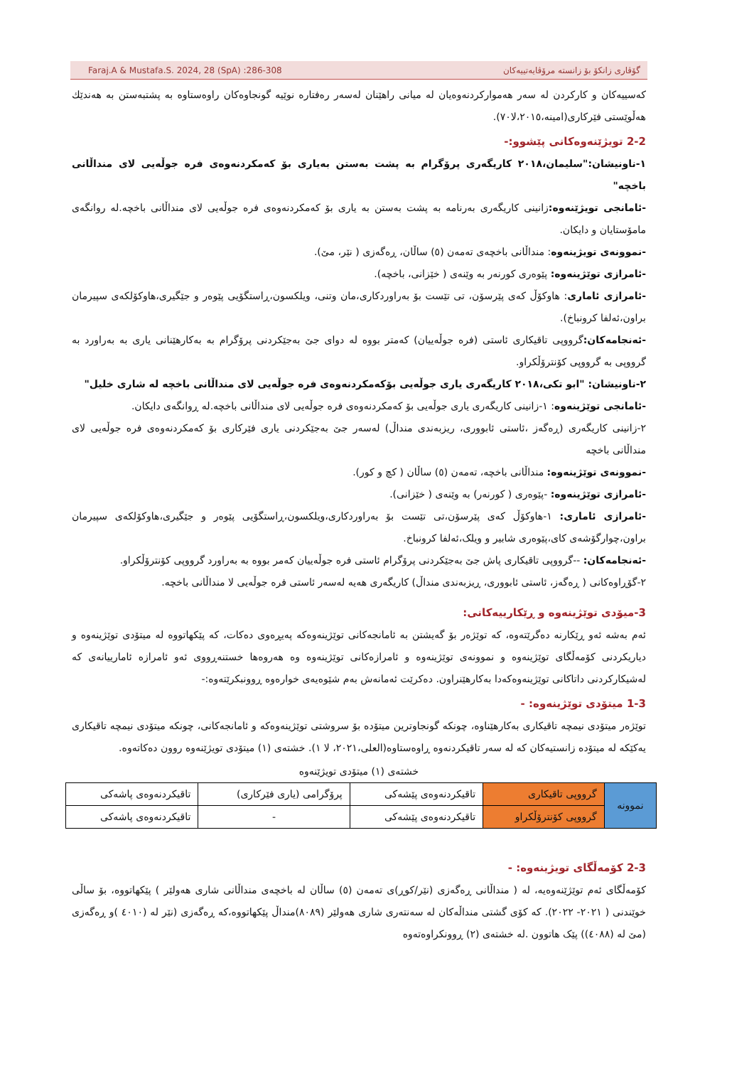Faraj.A & Mustafa.S. 2024, 28 (SpA) :286-308 گۆڤاری زانکۆ بۆ زانستە مرۆڤایەتییەکان
کەسییەکان و کارکردن لە سەر هەمواركردنەوەيان لە میانی راهێنان لەسەر رەفتارە نوێیە گونجاوەکان راوەستاوە بە پشتبەستن بە هەندێك هەڵوێستی فێرکاری(امینە،٢٠١٥،لا٧٠).
2-2 تویژێنەوەکانی پێشوو:-
١-ناونیشان:"سلیمان،٢٠١٨ کاریگەری پرۆگرام بە پشت بەستن بەیاری بۆ کەمکردنەوەی فرە جوڵەیی لای منداڵانی باخچە"
-ئامانجی تویژێنەوە: زانینی کاریگەری بەرنامە بە پشت بەستن بە یاری بۆ کەمکردنەوەی فرە جوڵەیی لای منداڵانی باخچە.لە روانگەی مامۆستایان و دایکان.
-نموونەی تویژینەوە: منداڵانی باخچەی تەمەن (٥) ساڵان، ڕەگەزی ( نێر، مێ).
-ئامرازی توێژینەوە: پێوەری کورنەر بە وێنەی ( خێزانی، باخچە).
-ئامرازی ئاماری: هاوکۆڵ کەی پێرسۆن، تی تێست بۆ بەراوردکاری،مان وتنی، ویلکسون،ڕاستگۆیی پێوەر و جێگیری،هاوکۆلکەی سپیرمان براون،ئەلفا کرونباخ).
-ئەنجامەکان: گرووپی تاقیکاری ئاستی (فرە جوڵەییان) کەمتر بووە لە دوای جێ بەجێکردنی پرۆگرام بە بەکارهێنانی یاری بە بەراورد بە گرووپی بە گرووپی کۆنترۆڵکراو.
٢-ناونیشان: "ابو تکی،٢٠١٨ کاریگەری یاری جوڵەیی بۆکەمکردنەوەی فرە جوڵەیی لای منداڵانی باخچە لە شاری خلیل"
-ئامانجی توێژینەوە: ١-زانینی کاریگەری یاری جوڵەیی بۆ کەمکردنەوەی فرە جوڵەیی لای منداڵانی باخچە.لە ڕوانگەی دایکان.
٢-زانینی کاریگەری (ڕەگەز ،ئاستی ئابووری، ریزبەندی منداڵ) لەسەر جێ بەجێکردنی یاری فێرکاری بۆ کەمکردنەوەی فرە جوڵەیی لای منداڵانی باخچە
-نموونەی توێژینەوە: منداڵانی باخچە، تەمەن (٥) ساڵان ( کچ و کور).
-ئامرازی توێژینەوە: -پێوەری ( کورنەر) بە وێنەی ( خێزانی).
-ئامرازی ئاماری: ١-هاوکۆڵ کەی پێرسۆن،تی تێست بۆ بەراوردکاری،ویلکسون،ڕاستگۆیی پێوەر و جێگیری،هاوکۆلکەی سپیرمان براون،چوارگۆشەی کای،پێوەری شابیر و ویلک،ئەلفا کرونباخ.
-ئەنجامەکان: --گرووپی تاقیکاری پاش جێ بەجێکردنی پرۆگرام ئاستی فرە جوڵەییان کەمر بووە بە بەراورد گرووپی کۆنترۆڵکراو.
٢-گۆڕاوەکانی ( ڕەگەز، ئاستی ئابووری، ڕیزبەندی منداڵ) کاریگەری هەیە لەسەر ئاستی فرە جوڵەیی لا منداڵانی باخچە.
3-میۆدی توێژینەوە و ڕێکارییەکانی:
ئەم بەشە ئەو ڕێکارنە دەگرێتەوە، کە توێژەر بۆ گەیشتن بە ئامانجەکانی توێژینەوەکە پەیڕەوی دەکات، کە پێکهاتووە لە میتۆدی توێژینەوە و دیاریکردنی کۆمەڵگای توێژینەوە و نموونەی توێژینەوە و ئامرازەکانی توێژینەوە وە هەروەها خستنەڕووی ئەو ئامرازە ئامارییانەی کە لەشیکارکردنی داتاکانی توێژینەوەکەدا بەکارهێنراون. دەکرێت ئەمانەش بەم شێوەیەی خوارەوە ڕوونبکرێتەوە:-
1-3 میتۆدی توێژینەوە: -
توێژەر میتۆدی نیمچە تاقیکاری بەکارهێناوە، چونکە گونجاوترین میتۆدە بۆ سروشتی توێژینەوەکە و ئامانجەکانی، چونکە میتۆدی نیمچە تاقیکاری یەکێکە لە میتۆدە زانستیەکان کە لە سەر تاقیکردنەوە ڕاوەستاوە(العلی،٢٠٢١، لا ١). خشتەی (١) میتۆدی تویژێنەوە روون دەکاتەوە.
خشتەی (١) میتۆدی تویژێنەوە
| نموونە | گرووپی تاقیکاری | تاقیکردنەوەی پێشەکی | پرۆگرامی (یاری فێرکاری) | تاقیکردنەوەی پاشەکی |
| | گرووپی کۆنترۆڵکراو | تاقیکردنەوەی پێشەکی | - | تاقیکردنەوەی پاشەکی |
2-3 کۆمەڵگای تویژینەوە: -
کۆمەڵگای ئەم توێژێنەوەیە، لە ( منداڵانی ڕەگەزی (نێر/کوڕ)ی تەمەن (٥) ساڵان لە باخچەی منداڵانی شاری هەولێر ) پێکهاتووە، بۆ ساڵی خوێندنی ( ٢٠٢١- ٢٠٢٢). کە کۆی گشتی منداڵەکان لە سەنتەری شاری هەولێر (٨٠٨٩)منداڵ پێکهاتووە،کە ڕەگەزی (نێر لە (٤٠١٠ )و ڕەگەزی (مێ لە (٤٠٨٨)) پێک هاتوون .لە خشتەی (٢) ڕوونکراوەتەوە